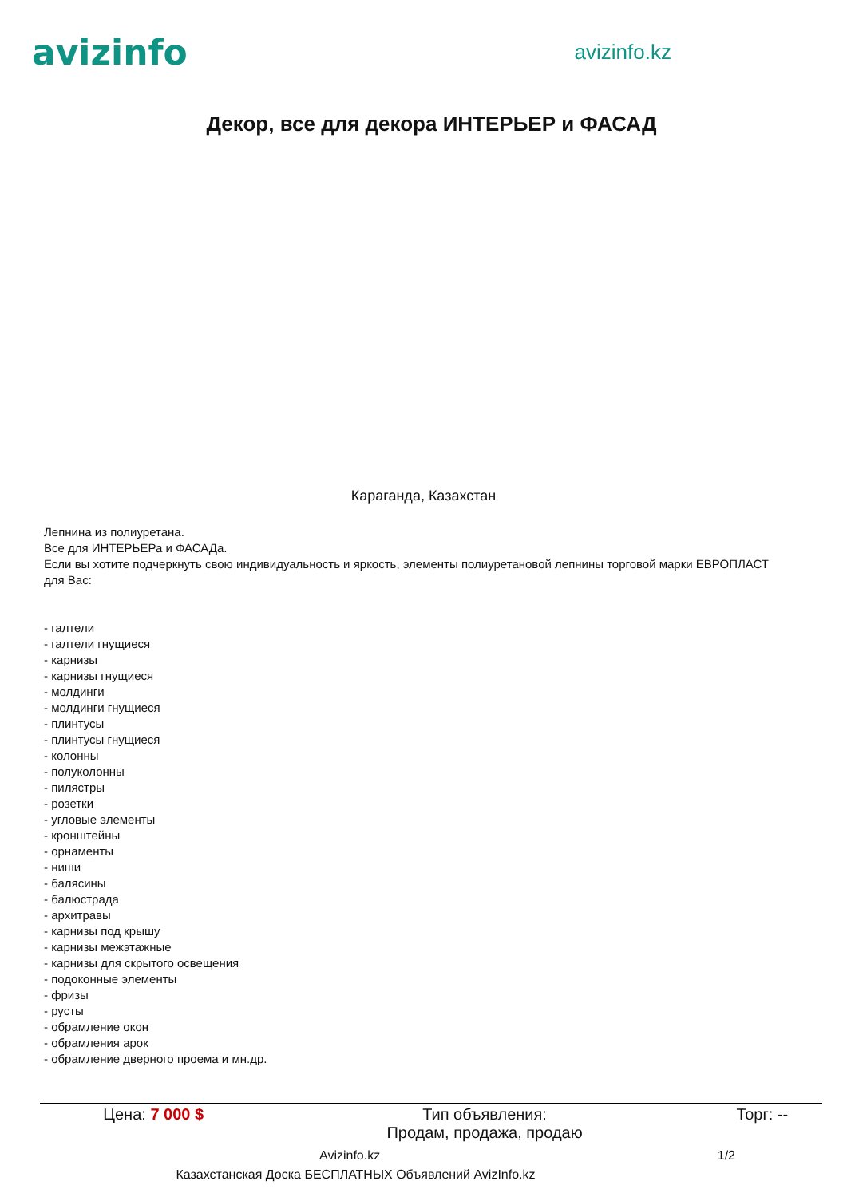avizinfo
avizinfo.kz
Декор, все для декора ИНТЕРЬЕР и ФАСАД
Караганда, Казахстан
Лепнина из полиуретана.
Все для ИНТЕРЬЕРа и ФАСАДа.
Если вы хотите подчеркнуть свою индивидуальность и яркость, элементы полиуретановой лепнины торговой марки ЕВРОПЛАСТ для Вас:
- галтели
- галтели гнущиеся
- карнизы
- карнизы гнущиеся
- молдинги
- молдинги гнущиеся
- плинтусы
- плинтусы гнущиеся
- колонны
- полуколонны
- пилястры
- розетки
- угловые элементы
- кронштейны
- орнаменты
- ниши
- балясины
- балюстрада
- архитравы
- карнизы под крышу
- карнизы межэтажные
- карнизы для скрытого освещения
- подоконные элементы
- фризы
- русты
- обрамление окон
- обрамления арок
- обрамление дверного проема и мн.др.
| Цена: 7 000 $ | Тип объявления: Продам, продажа, продаю | Торг: -- |
Avizinfo.kz 1/2
Казахстанская Доска БЕСПЛАТНЫХ Объявлений AvizInfo.kz